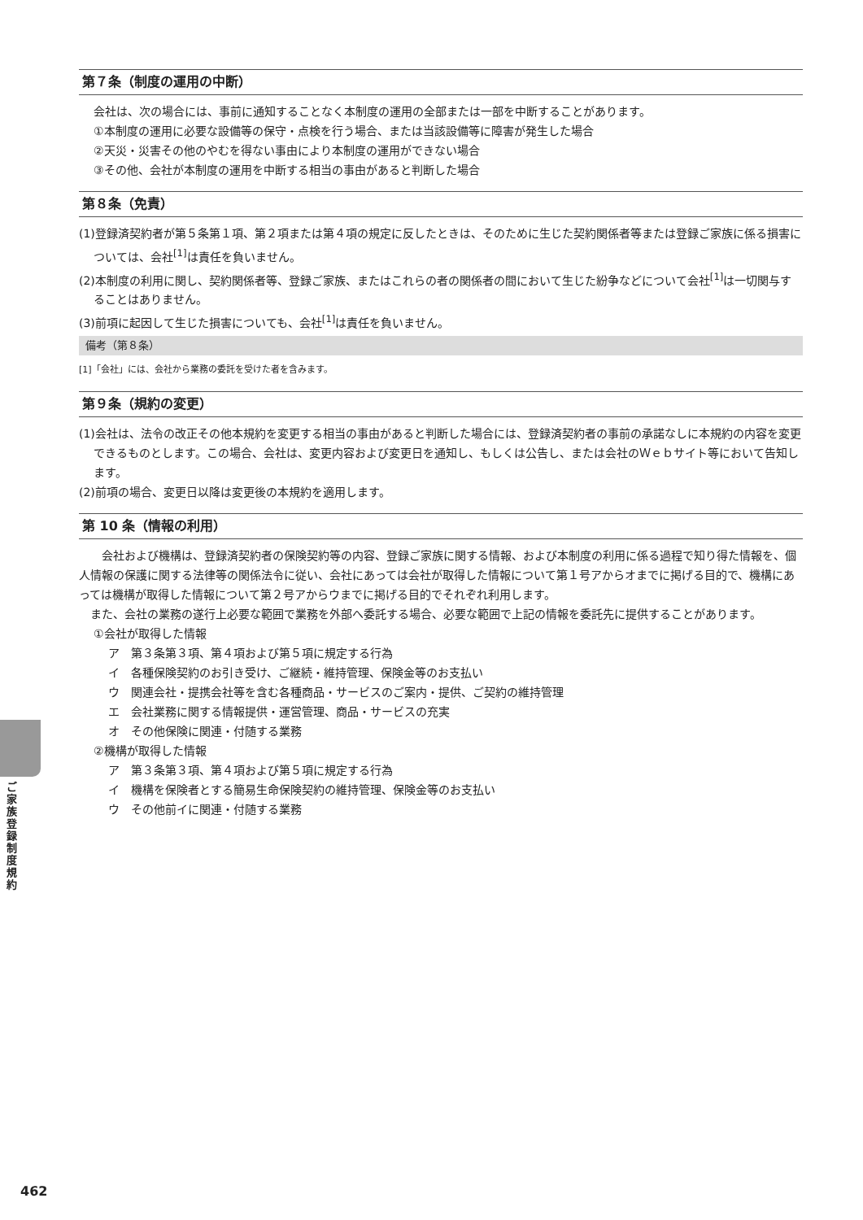第７条（制度の運用の中断）
会社は、次の場合には、事前に通知することなく本制度の運用の全部または一部を中断することがあります。
①本制度の運用に必要な設備等の保守・点検を行う場合、または当該設備等に障害が発生した場合
②天災・災害その他のやむを得ない事由により本制度の運用ができない場合
③その他、会社が本制度の運用を中断する相当の事由があると判断した場合
第８条（免責）
(1)登録済契約者が第５条第１項、第２項または第４項の規定に反したときは、そのために生じた契約関係者等または登録ご家族に係る損害については、会社<sup>[1]</sup>は責任を負いません。
(2)本制度の利用に関し、契約関係者等、登録ご家族、またはこれらの者の関係者の間において生じた紛争などについて会社<sup>[1]</sup>は一切関与することはありません。
(3)前項に起因して生じた損害についても、会社<sup>[1]</sup>は責任を負いません。
備考（第８条）
[1]「会社」には、会社から業務の委託を受けた者を含みます。
第９条（規約の変更）
(1)会社は、法令の改正その他本規約を変更する相当の事由があると判断した場合には、登録済契約者の事前の承諾なしに本規約の内容を変更できるものとします。この場合、会社は、変更内容および変更日を通知し、もしくは公告し、または会社のＷｅｂサイト等において告知します。
(2)前項の場合、変更日以降は変更後の本規約を適用します。
第 10 条（情報の利用）
会社および機構は、登録済契約者の保険契約等の内容、登録ご家族に関する情報、および本制度の利用に係る過程で知り得た情報を、個人情報の保護に関する法律等の関係法令に従い、会社にあっては会社が取得した情報について第１号アからオまでに掲げる目的で、機構にあっては機構が取得した情報について第２号アからウまでに掲げる目的でそれぞれ利用します。
また、会社の業務の遂行上必要な範囲で業務を外部へ委託する場合、必要な範囲で上記の情報を委託先に提供することがあります。
①会社が取得した情報
ア　第３条第３項、第４項および第５項に規定する行為
イ　各種保険契約のお引き受け、ご継続・維持管理、保険金等のお支払い
ウ　関連会社・提携会社等を含む各種商品・サービスのご案内・提供、ご契約の維持管理
エ　会社業務に関する情報提供・運営管理、商品・サービスの充実
オ　その他保険に関連・付随する業務
②機構が取得した情報
ア　第３条第３項、第４項および第５項に規定する行為
イ　機構を保険者とする簡易生命保険契約の維持管理、保険金等のお支払い
ウ　その他前イに関連・付随する業務
ご家族登録制度規約
462